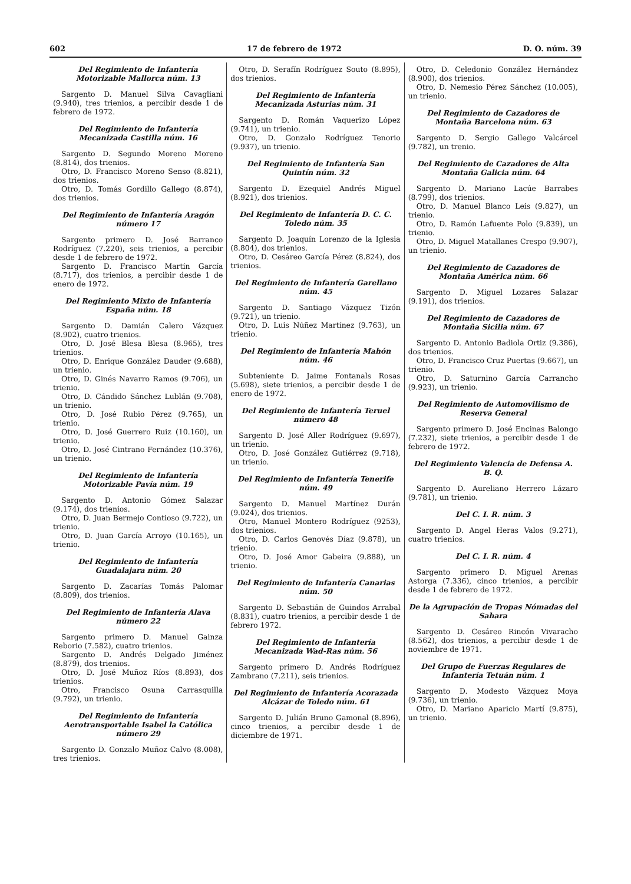602 17 de febrero de 1972 D. O. núm. 39
Del Regimiento de Infantería Motorizable Mallorca núm. 13
Sargento D. Manuel Silva Cavaglia­ni (9.940), tres trienios, a percibir desde 1 de febrero de 1972.
Del Regimiento de Infantería Mecanizada Castilla núm. 16
Sargento D. Segundo Moreno Moreno (8.814), dos trienios.
Otro, D. Francisco Moreno Senso (8.821), dos trienios.
Otro, D. Tomás Gordillo Gallego (8.874), dos trienios.
Del Regimiento de Infantería Aragón número 17
Sargento primero D. José Barranco Rodríguez (7.220), seis trienios, a percibir desde 1 de febrero de 1972.
Sargento D. Francisco Martín García (8.717), dos trienios, a percibir desde 1 de enero de 1972.
Del Regimiento Mixto de Infantería España núm. 18
Sargento D. Damián Calero Vázquez (8.902), cuatro trienios.
Otro, D. José Blesa Blesa (8.965), tres trienios.
Otro, D. Enrique González Dauder (9.688), un trienio.
Otro, D. Ginés Navarro Ramos (9.706), un trienio.
Otro, D. Cándido Sánchez Lublán (9.708), un trienio.
Otro, D. José Rubio Pérez (9.765), un trienio.
Otro, D. José Guerrero Ruiz (10.160), un trienio.
Otro, D. José Cintrano Fernández (10.376), un trienio.
Del Regimiento de Infantería Motorizable Pavía núm. 19
Sargento D. Antonio Gómez Salazar (9.174), dos trienios.
Otro, D. Juan Bermejo Contioso (9.722), un trienio.
Otro, D. Juan García Arroyo (10.165), un trienio.
Del Regimiento de Infantería Guadalajara núm. 20
Sargento D. Zacarías Tomás Palomar (8.809), dos trienios.
Del Regimiento de Infantería Alava número 22
Sargento primero D. Manuel Gainza Reborio (7.582), cuatro trienios.
Sargento D. Andrés Delgado Jiménez (8.879), dos trienios.
Otro, D. José Muñoz Ríos (8.893), dos trienios.
Otro, Francisco Osuna Carrasquilla (9.792), un trienio.
Del Regimiento de Infantería Aerotransportable Isabel la Católica número 29
Sargento D. Gonzalo Muñoz Calvo (8.008), tres trienios.
Otro, D. Serafín Rodríguez Souto (8.895), dos trienios.
Del Regimiento de Infantería Mecanizada Asturias núm. 31
Sargento D. Román Vaquerizo López (9.741), un trienio.
Otro, D. Gonzalo Rodríguez Tenorio (9.937), un trienio.
Del Regimiento de Infantería San Quintín núm. 32
Sargento D. Ezequiel Andrés Miguel (8.921), dos trienios.
Del Regimiento de Infantería D. C. C. Toledo núm. 35
Sargento D. Joaquín Lorenzo de la Iglesia (8.804), dos trienios.
Otro, D. Cesáreo García Pérez (8.824), dos trienios.
Del Regimiento de Infantería Garellano núm. 45
Sargento D. Santiago Vázquez Tizón (9.721), un trienio.
Otro, D. Luis Núñez Martínez (9.763), un trienio.
Del Regimiento de Infantería Mahón núm. 46
Subteniente D. Jaime Fontanals Rosas (5.698), siete trienios, a percibir desde 1 de enero de 1972.
Del Regimiento de Infantería Teruel número 48
Sargento D. José Aller Rodríguez (9.697), un trienio.
Otro, D. José González Gutiérrez (9.718), un trienio.
Del Regimiento de Infantería Tenerife núm. 49
Sargento D. Manuel Martínez Durán (9.024), dos trienios.
Otro, Manuel Montero Rodríguez (9253), dos trienios.
Otro, D. Carlos Genovés Díaz (9.878), un trienio.
Otro, D. José Amor Gabeira (9.888), un trienio.
Del Regimiento de Infantería Canarias núm. 50
Sargento D. Sebastián de Guindos Arrabal (8.831), cuatro trienios, a percibir desde 1 de febrero 1972.
Del Regimiento de Infantería Mecanizada Wad-Ras núm. 56
Sargento primero D. Andrés Rodríguez Zambrano (7.211), seis trienios.
Del Regimiento de Infantería Acorazada Alcázar de Toledo núm. 61
Sargento D. Julián Bruno Gamonal (8.896), cinco trienios, a percibir desde 1 de diciembre de 1971.
Otro, D. Celedonio González Hernández (8.900), dos trienios.
Otro, D. Nemesio Pérez Sánchez (10.005), un trienio.
Del Regimiento de Cazadores de Montaña Barcelona núm. 63
Sargento D. Sergio Gallego Valcárcel (9.782), un trenio.
Del Regimiento de Cazadores de Alta Montaña Galicia núm. 64
Sargento D. Mariano Lacúe Barrabes (8.799), dos trienios.
Otro, D. Manuel Blanco Leis (9.827), un trienio.
Otro, D. Ramón Lafuente Polo (9.839), un trienio.
Otro, D. Miguel Matallanes Crespo (9.907), un trienio.
Del Regimiento de Cazadores de Montaña América núm. 66
Sargento D. Miguel Lozares Salazar (9.191), dos trienios.
Del Regimiento de Cazadores de Montaña Sicilia núm. 67
Sargento D. Antonio Badiola Ortiz (9.386), dos trienios.
Otro, D. Francisco Cruz Puertas (9.667), un trienio.
Otro, D. Saturnino García Carrancho (9.923), un trienio.
Del Regimiento de Automovilismo de Reserva General
Sargento primero D. José Encinas Balongo (7.232), siete trienios, a percibir desde 1 de febrero de 1972.
Del Regimiento Valencia de Defensa A. B. Q.
Sargento D. Aureliano Herrero Lázaro (9.781), un trienio.
Del C. I. R. núm. 3
Sargento D. Angel Heras Valos (9.271), cuatro trienios.
Del C. I. R. núm. 4
Sargento primero D. Miguel Arenas Astorga (7.336), cinco trienios, a percibir desde 1 de febrero de 1972.
De la Agrupación de Tropas Nómadas del Sahara
Sargento D. Cesáreo Rincón Vivaracho (8.562), dos trienios, a percibir desde 1 de noviembre de 1971.
Del Grupo de Fuerzas Regulares de Infantería Tetuán núm. 1
Sargento D. Modesto Vázquez Moya (9.736), un trienio.
Otro, D. Mariano Aparicio Martí (9.875), un trienio.